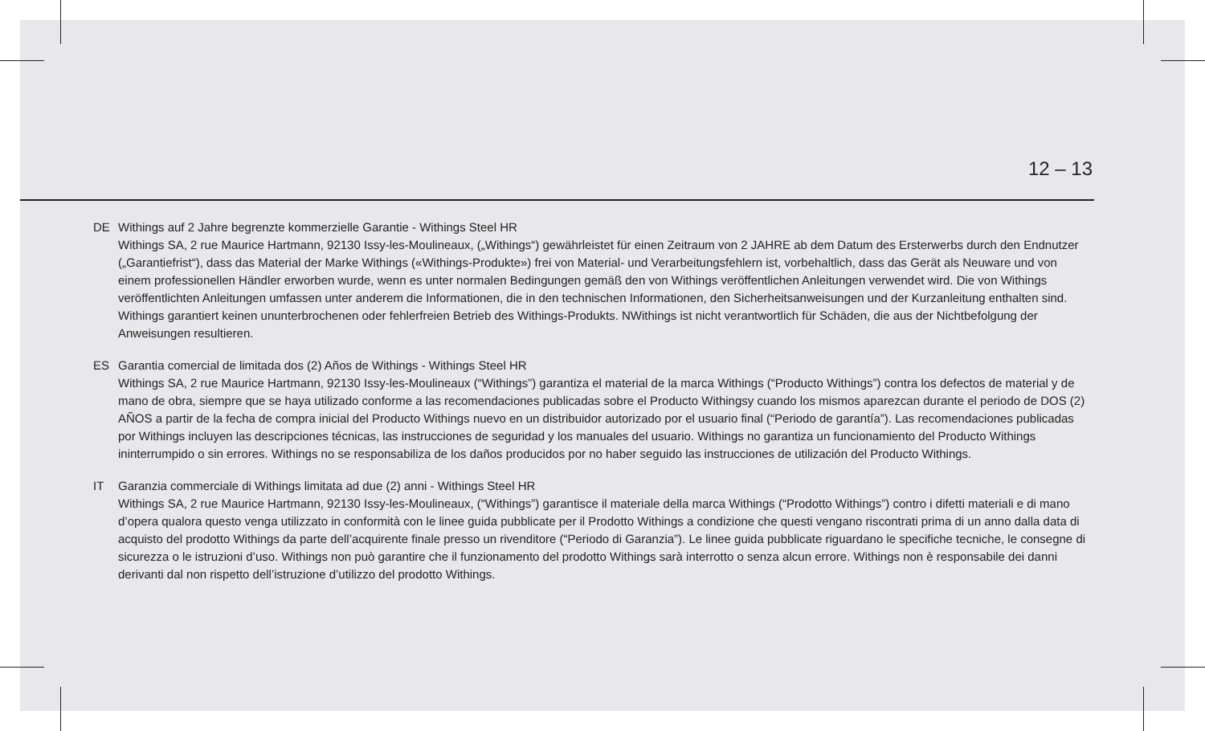12 – 13
DE Withings auf 2 Jahre begrenzte kommerzielle Garantie - Withings Steel HR
Withings SA, 2 rue Maurice Hartmann, 92130 Issy-les-Moulineaux, („Withings“) gewährleistet für einen Zeitraum von 2 JAHRE ab dem Datum des Erste­rwerbs durch den Endnutzer („Garantiefrist“), dass das Material der Marke Withings («Withings-Produkte») frei von Material- und Verarbeitungsfehlern ist, vorbehaltlich, dass das Gerät als Neuware und von einem professionellen Händler erworben wurde, wenn es unter normalen Bedingungen gemäß den von Withings veröffentlichen Anleitungen verwendet wird. Die von Withings veröffentlichten Anleitungen umfassen unter anderem die Informationen, die in den technischen Informationen, den Sicherheitsanweisungen und der Kurzanleitung enthalten sind. Withings garantiert keinen ununterbrochenen oder fehlerfreien Betrieb des Withings-Produkts. NWithings ist nicht verantwortlich für Schäden, die aus der Nichtbefolgung der Anweisungen resultieren.
ES Garantia comercial de limitada dos (2) Años de Withings - Withings Steel HR
Withings SA, 2 rue Maurice Hartmann, 92130 Issy-les-Moulineaux (“Withings”) garantiza el material de la marca Withings (“Producto Withings”) contra los defectos de material y de mano de obra, siempre que se haya utilizado conforme a las recomendaciones publicadas sobre el Producto Withingsy cuando los mismos aparezcan durante el periodo de DOS (2) AÑOS a partir de la fecha de compra inicial del Producto Withings nuevo en un distribuidor autorizado por el usuario final (“Periodo de garantía”). Las recomendaciones publicadas por Withings incluyen las descripciones técnicas, las instrucciones de seguridad y los manuales del usuario. Withings no garantiza un funcionamiento del Producto Withings ininterrumpido o sin errores. Withings no se responsabiliza de los daños producidos por no haber seguido las instrucciones de utilización del Producto Withings.
IT Garanzia commerciale di Withings limitata ad due (2) anni - Withings Steel HR
Withings SA, 2 rue Maurice Hartmann, 92130 Issy-les-Moulineaux, (“Withings”) garantisce il materiale della marca Withings (“Prodotto Withings”) contro i difetti materiali e di mano d’opera qualora questo venga utilizzato in conformità con le linee guida pubblicate per il Prodotto Withings a condizione che questi vengano riscontrati prima di un anno dalla data di acquisto del prodotto Withings da parte dell’acquirente finale presso un rivenditore (“Periodo di Garanzia”). Le linee guida pubblicate riguardano le specifiche tecniche, le consegne di sicurezza o le istruzioni d’uso. Withings non può garantire che il funzionamento del prodotto Withings sarà interrotto o senza alcun errore. Withings non è responsabile dei danni derivanti dal non rispetto dell’istruzione d’utilizzo del prodotto Withings.